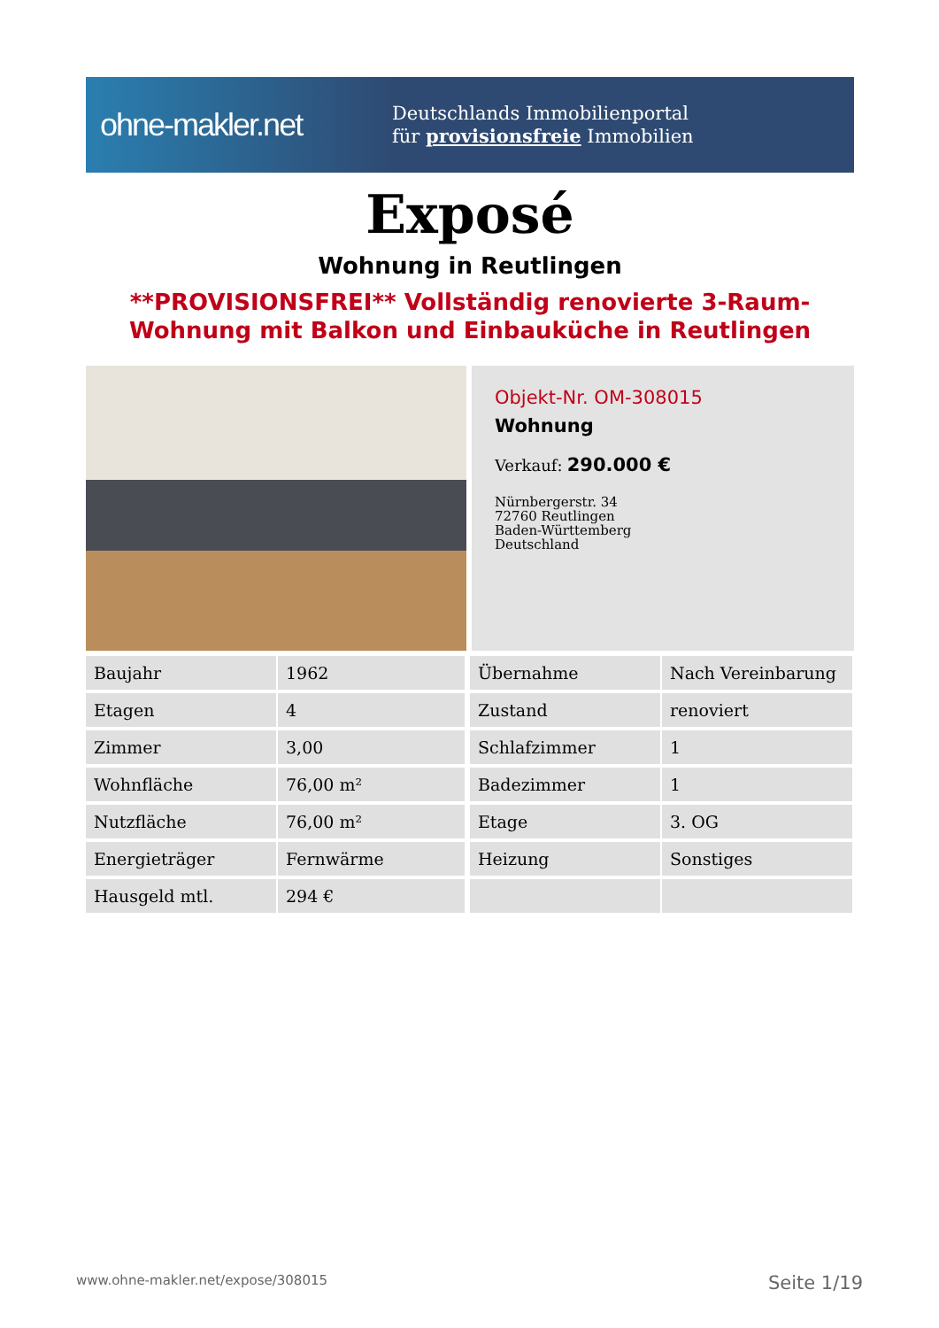ohne-makler.net
Deutschlands Immobilienportal
für provisionsfreie Immobilien
Exposé
Wohnung in Reutlingen
**PROVISIONSFREI** Vollständig renovierte 3-Raum-Wohnung mit Balkon und Einbauküche in Reutlingen
Objekt-Nr. OM-308015
Wohnung
Verkauf: 290.000 €
Nürnbergerstr. 34
72760 Reutlingen
Baden-Württemberg
Deutschland
| Baujahr | 1962 | Übernahme | Nach Vereinbarung |
| Etagen | 4 | Zustand | renoviert |
| Zimmer | 3,00 | Schlafzimmer | 1 |
| Wohnfläche | 76,00 m² | Badezimmer | 1 |
| Nutzfläche | 76,00 m² | Etage | 3. OG |
| Energieträger | Fernwärme | Heizung | Sonstiges |
| Hausgeld mtl. | 294 € | | |
www.ohne-makler.net/expose/308015 Seite 1/19